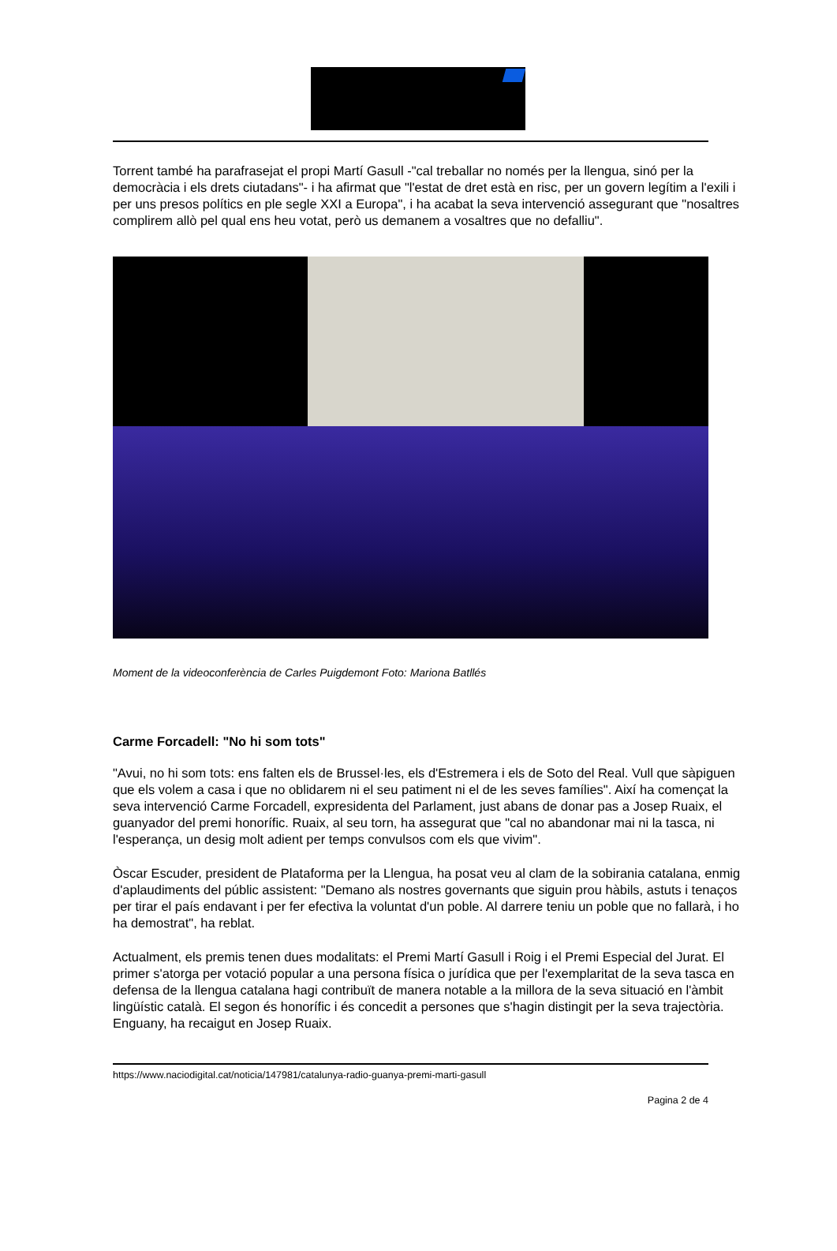Torrent també ha parafrasejat el propi Martí Gasull -"cal treballar no només per la llengua, sinó per la democràcia i els drets ciutadans"- i ha afirmat que "l'estat de dret està en risc, per un govern legítim a l'exili i per uns presos polítics en ple segle XXI a Europa", i ha acabat la seva intervenció assegurant que "nosaltres complirem allò pel qual ens heu votat, però us demanem a vosaltres que no defalliu".
Moment de la videoconferència de Carles Puigdemont Foto: Mariona Batllés
Carme Forcadell: "No hi som tots"
"Avui, no hi som tots: ens falten els de Brussel·les, els d'Estremera i els de Soto del Real. Vull que sàpiguen que els volem a casa i que no oblidarem ni el seu patiment ni el de les seves famílies". Així ha començat la seva intervenció Carme Forcadell, expresidenta del Parlament, just abans de donar pas a Josep Ruaix, el guanyador del premi honorífic. Ruaix, al seu torn, ha assegurat que "cal no abandonar mai ni la tasca, ni l'esperança, un desig molt adient per temps convulsos com els que vivim".
Òscar Escuder, president de Plataforma per la Llengua, ha posat veu al clam de la sobirania catalana, enmig d'aplaudiments del públic assistent: "Demano als nostres governants que siguin prou hàbils, astuts i tenaços per tirar el país endavant i per fer efectiva la voluntat d'un poble. Al darrere teniu un poble que no fallarà, i ho ha demostrat", ha reblat.
Actualment, els premis tenen dues modalitats: el Premi Martí Gasull i Roig i el Premi Especial del Jurat. El primer s'atorga per votació popular a una persona física o jurídica que per l'exemplaritat de la seva tasca en defensa de la llengua catalana hagi contribuït de manera notable a la millora de la seva situació en l'àmbit lingüístic català. El segon és honorífic i és concedit a persones que s'hagin distingit per la seva trajectòria. Enguany, ha recaigut en Josep Ruaix.
https://www.naciodigital.cat/noticia/147981/catalunya-radio-guanya-premi-marti-gasull
Pagina 2 de 4